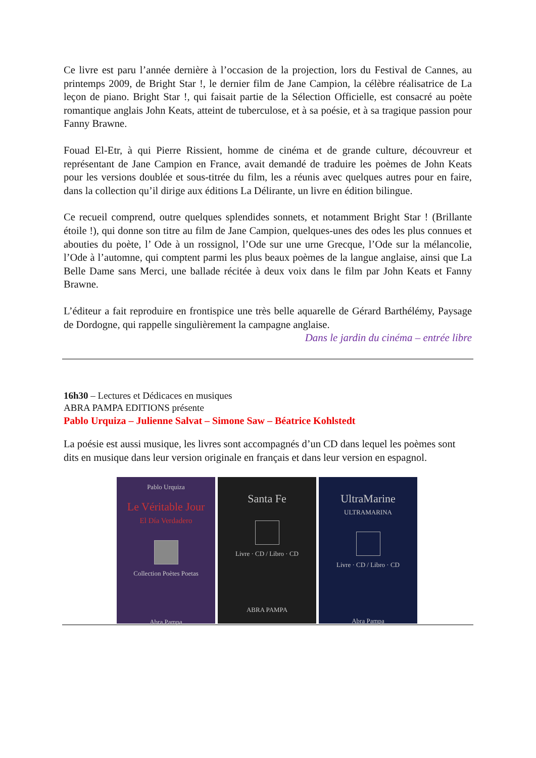Ce livre est paru l’année dernière à l’occasion de la projection, lors du Festival de Cannes, au printemps 2009, de Bright Star !, le dernier film de Jane Campion, la célèbre réalisatrice de La leçon de piano. Bright Star !, qui faisait partie de la Sélection Officielle, est consacré au poète romantique anglais John Keats, atteint de tuberculose, et à sa poésie, et à sa tragique passion pour Fanny Brawne.
Fouad El-Etr, à qui Pierre Rissient, homme de cinéma et de grande culture, découvreur et représentant de Jane Campion en France, avait demandé de traduire les poèmes de John Keats pour les versions doublée et sous-titrée du film, les a réunis avec quelques autres pour en faire, dans la collection qu’il dirige aux éditions La Délirante, un livre en édition bilingue.
Ce recueil comprend, outre quelques splendides sonnets, et notamment Bright Star ! (Brillante étoile !), qui donne son titre au film de Jane Campion, quelques-unes des odes les plus connues et abouties du poète, l’ Ode à un rossignol, l’Ode sur une urne Grecque, l’Ode sur la mélancolie, l’Ode à l’automne, qui comptent parmi les plus beaux poèmes de la langue anglaise, ainsi que La Belle Dame sans Merci, une ballade récitée à deux voix dans le film par John Keats et Fanny Brawne.
L’éditeur a fait reproduire en frontispice une très belle aquarelle de Gérard Barthélémy, Paysage de Dordogne, qui rappelle singulièrement la campagne anglaise.
Dans le jardin du cinéma – entrée libre
16h30 – Lectures et Dédicaces en musiques
ABRA PAMPA EDITIONS présente
Pablo Urquiza – Julienne Salvat – Simone Saw – Béatrice Kohlstedt
La poésie est aussi musique, les livres sont accompagnés d’un CD dans lequel les poèmes sont dits en musique dans leur version originale en français et dans leur version en espagnol.
Pablo Urquiza
Le Véritable Jour
El Día Verdadero
Collection Poètes Poetas
Abra Pampa
Santa Fe
Livre · CD / Libro · CD
ABRA PAMPA
UltraMarine
ULTRAMARINA
Livre · CD / Libro · CD
Abra Pampa